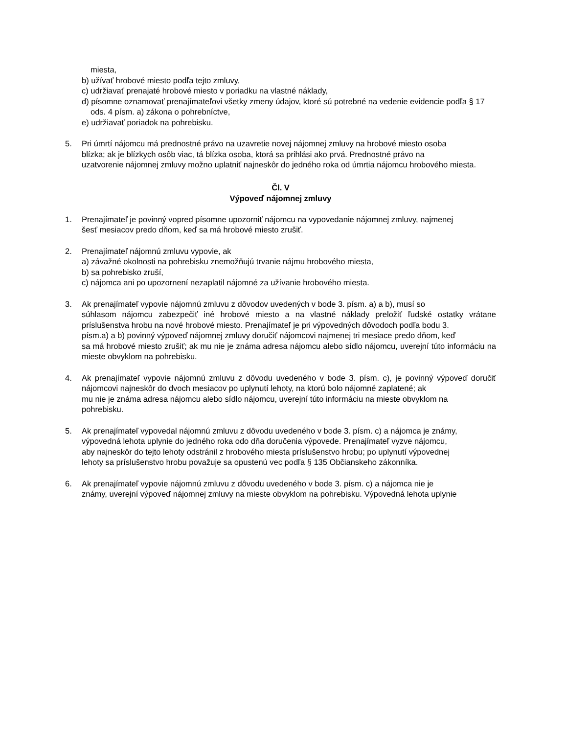miesta,
b) užívať hrobové miesto podľa tejto zmluvy,
c) udržiavať prenajaté hrobové miesto v poriadku na vlastné náklady,
d) písomne oznamovať prenajímateľovi všetky zmeny údajov, ktoré sú potrebné na vedenie evidencie podľa § 17 ods. 4 písm. a) zákona o pohrebníctve,
e) udržiavať poriadok na pohrebisku.
5. Pri úmrtí nájomcu má prednostné právo na uzavretie novej nájomnej zmluvy na hrobové miesto osoba
blízka; ak je blízkych osôb viac, tá blízka osoba, ktorá sa prihlási ako prvá. Prednostné právo na
uzatvorenie nájomnej zmluvy možno uplatniť najneskôr do jedného roka od úmrtia nájomcu hrobového miesta.
Čl. V
Výpoveď nájomnej zmluvy
1. Prenajímateľ je povinný vopred písomne upozorniť nájomcu na vypovedanie nájomnej zmluvy, najmenej
šesť mesiacov predo dňom, keď sa má hrobové miesto zrušiť.
2. Prenajímateľ nájomnú zmluvu vypovie, ak
a) závažné okolnosti na pohrebisku znemožňujú trvanie nájmu hrobového miesta,
b) sa pohrebisko zruší,
c) nájomca ani po upozornení nezaplatil nájomné za užívanie hrobového miesta.
3. Ak prenajímateľ vypovie nájomnú zmluvu z dôvodov uvedených v bode 3. písm. a) a b), musí so
súhlasom nájomcu zabezpečiť iné hrobové miesto a na vlastné náklady preložiť ľudské ostatky vrátane príslušenstva hrobu na nové hrobové miesto. Prenajímateľ je pri výpovedných dôvodoch podľa bodu 3.
písm.a) a b) povinný výpoveď nájomnej zmluvy doručiť nájomcovi najmenej tri mesiace predo dňom, keď
sa má hrobové miesto zrušiť; ak mu nie je známa adresa nájomcu alebo sídlo nájomcu, uverejní túto informáciu na mieste obvyklom na pohrebisku.
4. Ak prenajímateľ vypovie nájomnú zmluvu z dôvodu uvedeného v bode 3. písm. c), je povinný výpoveď doručiť nájomcovi najneskôr do dvoch mesiacov po uplynutí lehoty, na ktorú bolo nájomné zaplatené; ak
mu nie je známa adresa nájomcu alebo sídlo nájomcu, uverejní túto informáciu na mieste obvyklom na
pohrebisku.
5. Ak prenajímateľ vypovedal nájomnú zmluvu z dôvodu uvedeného v bode 3. písm. c) a nájomca je známy,
výpovedná lehota uplynie do jedného roka odo dňa doručenia výpovede. Prenajímateľ vyzve nájomcu,
aby najneskôr do tejto lehoty odstránil z hrobového miesta príslušenstvo hrobu; po uplynutí výpovednej
lehoty sa príslušenstvo hrobu považuje sa opustenú vec podľa § 135 Občianskeho zákonníka.
6. Ak prenajímateľ vypovie nájomnú zmluvu z dôvodu uvedeného v bode 3. písm. c) a nájomca nie je
známy, uverejní výpoveď nájomnej zmluvy na mieste obvyklom na pohrebisku. Výpovedná lehota uplynie